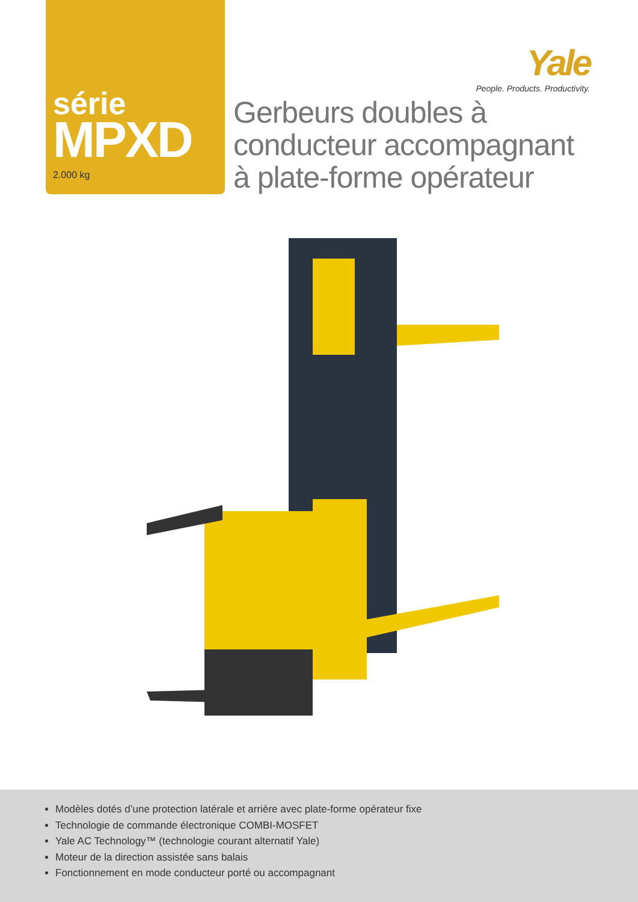série
MPXD
2.000 kg
Yale
People. Products. Productivity.
Gerbeurs doubles à
conducteur accompagnant
à plate-forme opérateur
Modèles dotés d’une protection latérale et arrière avec plate-forme opérateur fixe
Technologie de commande électronique COMBI-MOSFET
Yale AC Technology™ (technologie courant alternatif Yale)
Moteur de la direction assistée sans balais
Fonctionnement en mode conducteur porté ou accompagnant